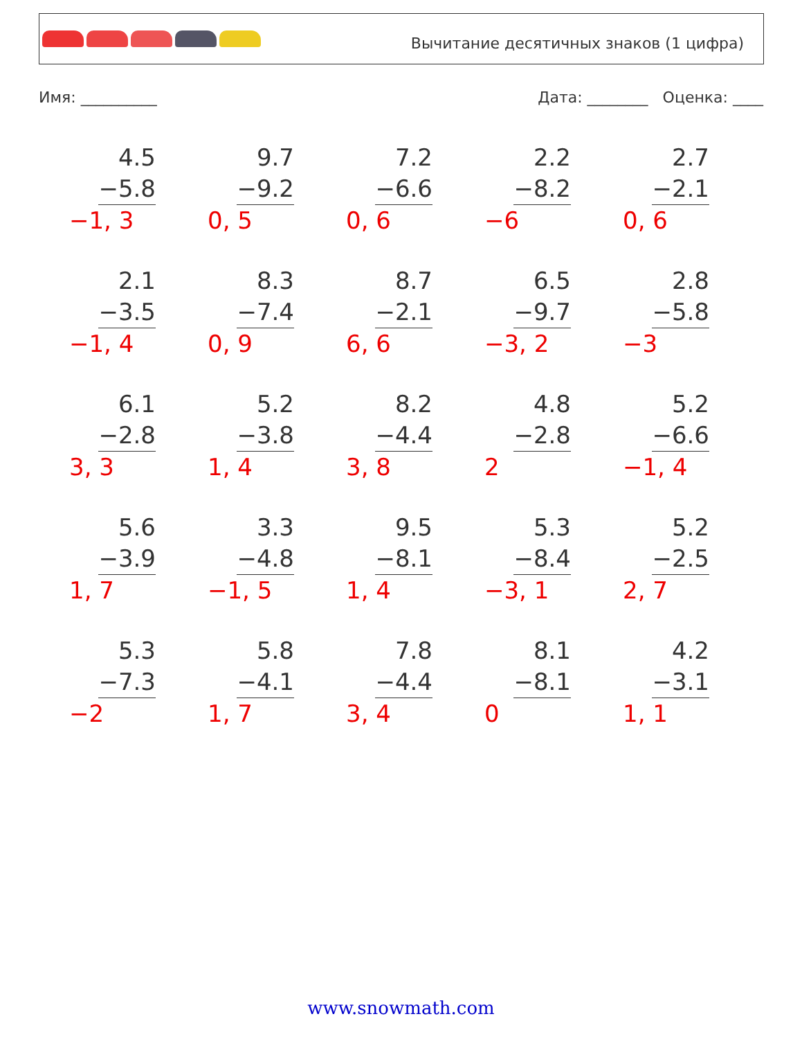Вычитание десятичных знаков (1 цифра)
Имя: __________ Дата: ________ Оценка: ____
4.5
−5.8
−1, 3
9.7
−9.2
0, 5
7.2
−6.6
0, 6
2.2
−8.2
−6
2.7
−2.1
0, 6
2.1
−3.5
−1, 4
8.3
−7.4
0, 9
8.7
−2.1
6, 6
6.5
−9.7
−3, 2
2.8
−5.8
−3
6.1
−2.8
3, 3
5.2
−3.8
1, 4
8.2
−4.4
3, 8
4.8
−2.8
2
5.2
−6.6
−1, 4
5.6
−3.9
1, 7
3.3
−4.8
−1, 5
9.5
−8.1
1, 4
5.3
−8.4
−3, 1
5.2
−2.5
2, 7
5.3
−7.3
−2
5.8
−4.1
1, 7
7.8
−4.4
3, 4
8.1
−8.1
0
4.2
−3.1
1, 1
www.snowmath.com